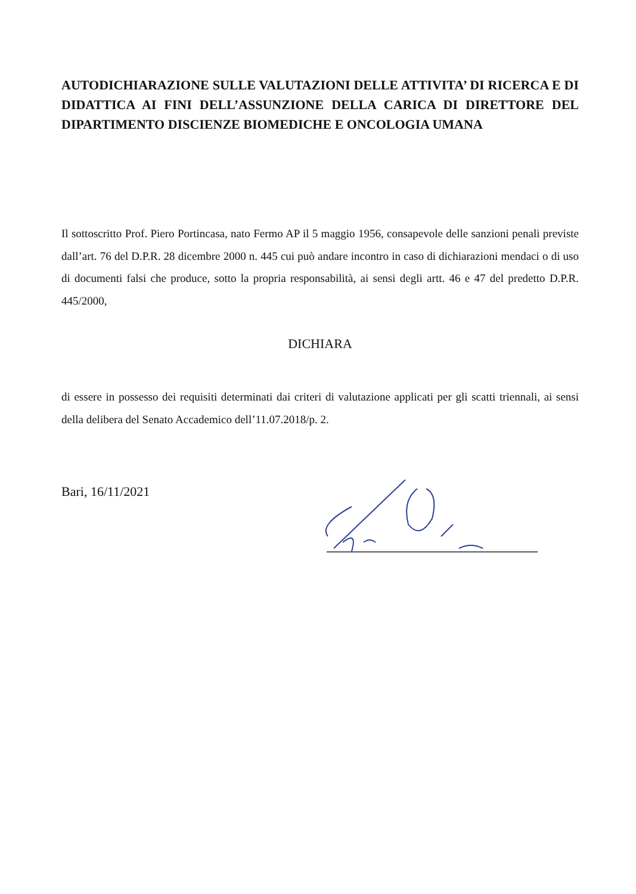AUTODICHIARAZIONE SULLE VALUTAZIONI DELLE ATTIVITA’ DI RICERCA E DI DIDATTICA AI FINI DELL’ASSUNZIONE DELLA CARICA DI DIRETTORE DEL DIPARTIMENTO DISCIENZE BIOMEDICHE E ONCOLOGIA UMANA
Il sottoscritto Prof. Piero Portincasa, nato Fermo AP il 5 maggio 1956, consapevole delle sanzioni penali previste dall’art. 76 del D.P.R. 28 dicembre 2000 n. 445 cui può andare incontro in caso di dichiarazioni mendaci o di uso di documenti falsi che produce, sotto la propria responsabilità, ai sensi degli artt. 46 e 47 del predetto D.P.R. 445/2000,
DICHIARA
di essere in possesso dei requisiti determinati dai criteri di valutazione applicati per gli scatti triennali, ai sensi della delibera del Senato Accademico dell’11.07.2018/p. 2.
Bari, 16/11/2021